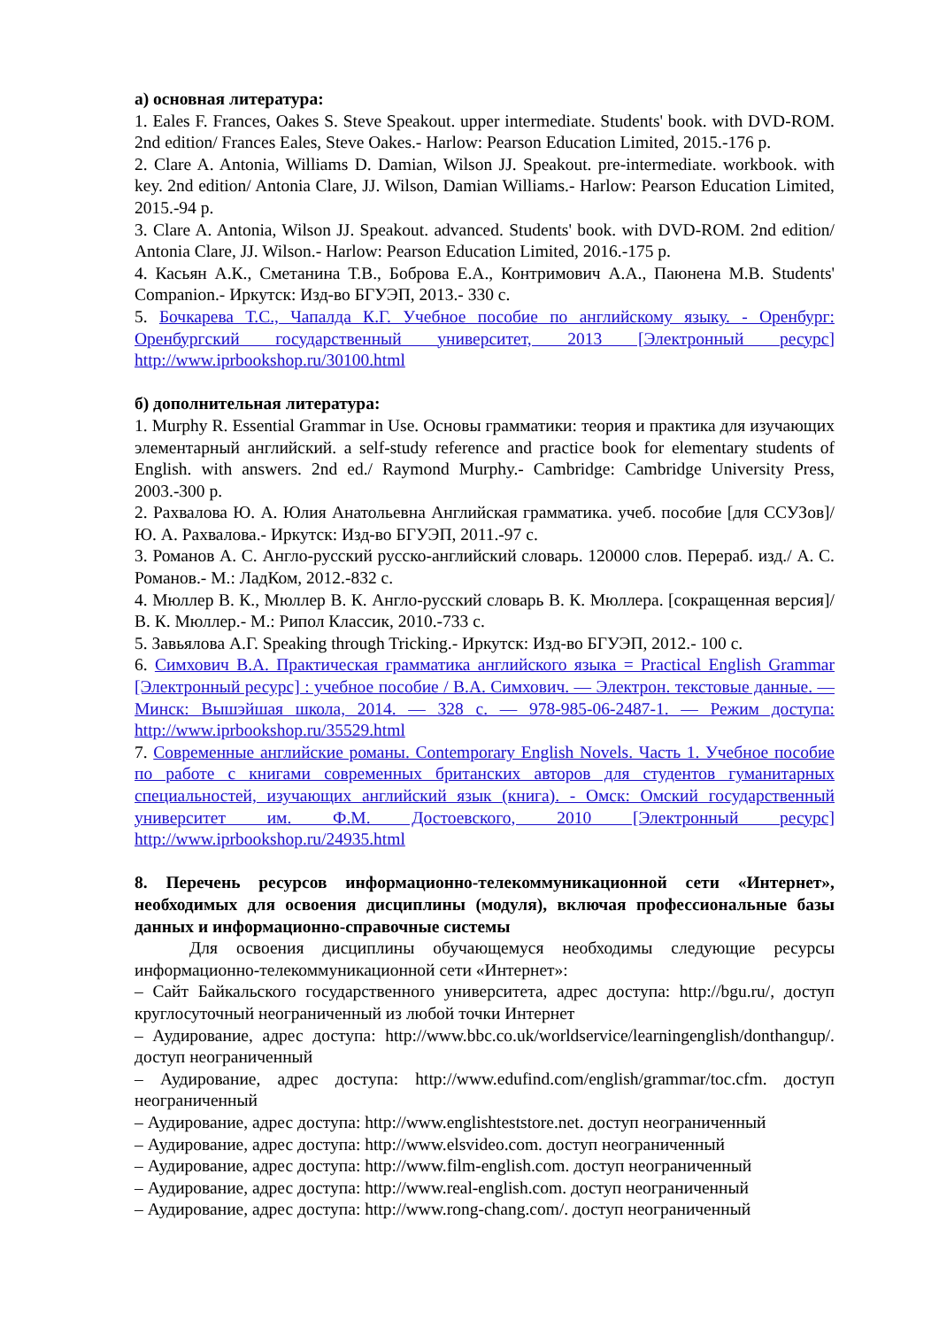а) основная литература:
1. Eales F. Frances, Oakes S. Steve Speakout. upper intermediate. Students' book. with DVD-ROM. 2nd edition/ Frances Eales, Steve Oakes.- Harlow: Pearson Education Limited, 2015.-176 p.
2. Clare A. Antonia, Williams D. Damian, Wilson JJ. Speakout. pre-intermediate. workbook. with key. 2nd edition/ Antonia Clare, JJ. Wilson, Damian Williams.- Harlow: Pearson Education Limited, 2015.-94 p.
3. Clare A. Antonia, Wilson JJ. Speakout. advanced. Students' book. with DVD-ROM. 2nd edition/ Antonia Clare, JJ. Wilson.- Harlow: Pearson Education Limited, 2016.-175 p.
4. Касьян А.К., Сметанина Т.В., Боброва Е.А., Контримович А.А., Паюнена М.В. Students' Companion.- Иркутск: Изд-во БГУЭП, 2013.- 330 с.
5. Бочкарева Т.С., Чапалда К.Г. Учебное пособие по английскому языку. - Оренбург: Оренбургский государственный университет, 2013 [Электронный ресурс] http://www.iprbookshop.ru/30100.html
б) дополнительная литература:
1. Murphy R. Essential Grammar in Use. Основы грамматики: теория и практика для изучающих элементарный английский. a self-study reference and practice book for elementary students of English. with answers. 2nd ed./ Raymond Murphy.- Cambridge: Cambridge University Press, 2003.-300 p.
2. Рахвалова Ю. А. Юлия Анатольевна Английская грамматика. учеб. пособие [для ССУЗов]/ Ю. А. Рахвалова.- Иркутск: Изд-во БГУЭП, 2011.-97 с.
3. Романов А. С. Англо-русский русско-английский словарь. 120000 слов. Перераб. изд./ А. С. Романов.- М.: ЛадКом, 2012.-832 с.
4. Мюллер В. К., Мюллер В. К. Англо-русский словарь В. К. Мюллера. [сокращенная версия]/ В. К. Мюллер.- М.: Рипол Классик, 2010.-733 с.
5. Завьялова А.Г. Speaking through Tricking.- Иркутск: Изд-во БГУЭП, 2012.- 100 с.
6. Симхович В.А. Практическая грамматика английского языка = Practical English Grammar [Электронный ресурс] : учебное пособие / В.А. Симхович. — Электрон. текстовые данные. — Минск: Вышэйшая школа, 2014. — 328 c. — 978-985-06-2487-1. — Режим доступа: http://www.iprbookshop.ru/35529.html
7. Современные английские романы. Contemporary English Novels. Часть 1. Учебное пособие по работе с книгами современных британских авторов для студентов гуманитарных специальностей, изучающих английский язык (книга). - Омск: Омский государственный университет им. Ф.М. Достоевского, 2010 [Электронный ресурс] http://www.iprbookshop.ru/24935.html
8. Перечень ресурсов информационно-телекоммуникационной сети «Интернет», необходимых для освоения дисциплины (модуля), включая профессиональные базы данных и информационно-справочные системы
Для освоения дисциплины обучающемуся необходимы следующие ресурсы информационно-телекоммуникационной сети «Интернет»:
– Сайт Байкальского государственного университета, адрес доступа: http://bgu.ru/, доступ круглосуточный неограниченный из любой точки Интернет
– Аудирование, адрес доступа: http://www.bbc.co.uk/worldservice/learningenglish/donthangup/. доступ неограниченный
– Аудирование, адрес доступа: http://www.edufind.com/english/grammar/toc.cfm. доступ неограниченный
– Аудирование, адрес доступа: http://www.englishteststore.net. доступ неограниченный
– Аудирование, адрес доступа: http://www.elsvideo.com. доступ неограниченный
– Аудирование, адрес доступа: http://www.film-english.com. доступ неограниченный
– Аудирование, адрес доступа: http://www.real-english.com. доступ неограниченный
– Аудирование, адрес доступа: http://www.rong-chang.com/. доступ неограниченный